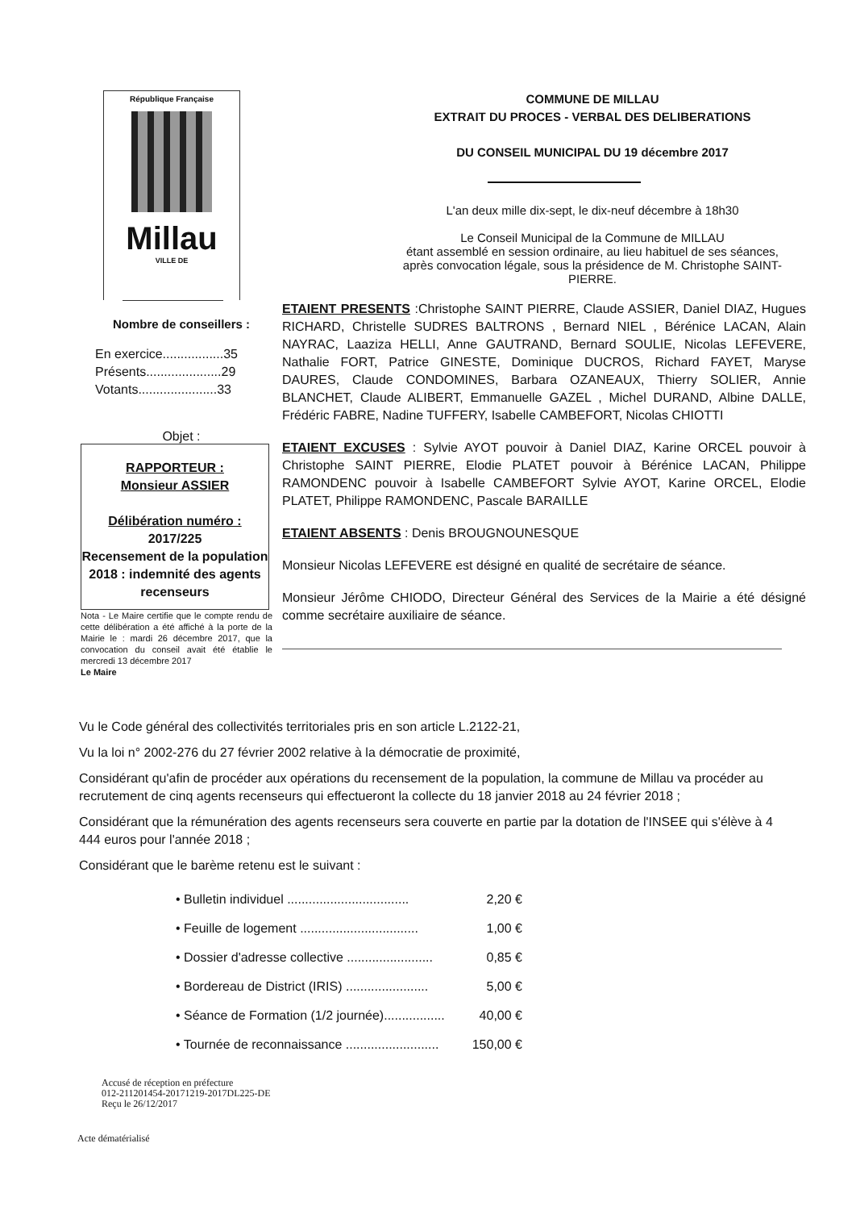République Française
Millau
VILLE DE
Nombre de conseillers :
En exercice.................35
Présents.....................29
Votants......................33
Objet :
RAPPORTEUR :
Monsieur ASSIER
Délibération numéro :
2017/225
Recensement de la population 2018 : indemnité des agents recenseurs
Nota - Le Maire certifie que le compte rendu de cette délibération a été affiché à la porte de la Mairie le : mardi 26 décembre 2017, que la convocation du conseil avait été établie le mercredi 13 décembre 2017
Le Maire
COMMUNE DE MILLAU
EXTRAIT DU PROCES - VERBAL DES DELIBERATIONS
DU CONSEIL MUNICIPAL DU 19 décembre 2017
L'an deux mille dix-sept, le dix-neuf décembre à 18h30
Le Conseil Municipal de la Commune de MILLAU
étant assemblé en session ordinaire, au lieu habituel de ses séances,
après convocation légale, sous la présidence de M. Christophe SAINT-PIERRE.
ETAIENT PRESENTS :Christophe SAINT PIERRE, Claude ASSIER, Daniel DIAZ, Hugues RICHARD, Christelle SUDRES BALTRONS , Bernard NIEL , Bérénice LACAN, Alain NAYRAC, Laaziza HELLI, Anne GAUTRAND, Bernard SOULIE, Nicolas LEFEVERE, Nathalie FORT, Patrice GINESTE, Dominique DUCROS, Richard FAYET, Maryse DAURES, Claude CONDOMINES, Barbara OZANEAUX, Thierry SOLIER, Annie BLANCHET, Claude ALIBERT, Emmanuelle GAZEL , Michel DURAND, Albine DALLE, Frédéric FABRE, Nadine TUFFERY, Isabelle CAMBEFORT, Nicolas CHIOTTI
ETAIENT EXCUSES : Sylvie AYOT pouvoir à Daniel DIAZ, Karine ORCEL pouvoir à Christophe SAINT PIERRE, Elodie PLATET pouvoir à Bérénice LACAN, Philippe RAMONDENC pouvoir à Isabelle CAMBEFORT Sylvie AYOT, Karine ORCEL, Elodie PLATET, Philippe RAMONDENC, Pascale BARAILLE
ETAIENT ABSENTS : Denis BROUGNOUNESQUE
Monsieur Nicolas LEFEVERE est désigné en qualité de secrétaire de séance.
Monsieur Jérôme CHIODO, Directeur Général des Services de la Mairie a été désigné comme secrétaire auxiliaire de séance.
Vu le Code général des collectivités territoriales pris en son article L.2122-21,
Vu la loi n° 2002-276 du 27 février 2002 relative à la démocratie de proximité,
Considérant qu'afin de procéder aux opérations du recensement de la population, la commune de Millau va procéder au recrutement de cinq agents recenseurs qui effectueront la collecte du 18 janvier 2018 au 24 février 2018 ;
Considérant que la rémunération des agents recenseurs sera couverte en partie par la dotation de l'INSEE qui s'élève à 4 444 euros pour l'année 2018 ;
Considérant que le barème retenu est le suivant :
• Bulletin individuel .................................. 2,20 €
• Feuille de logement ................................. 1,00 €
• Dossier d'adresse collective ........................ 0,85 €
• Bordereau de District (IRIS) ....................... 5,00 €
• Séance de Formation (1/2 journée)................. 40,00 €
• Tournée de reconnaissance .......................... 150,00 €
Accusé de réception en préfecture
012-211201454-20171219-2017DL225-DE
Reçu le 26/12/2017
Acte dématérialisé